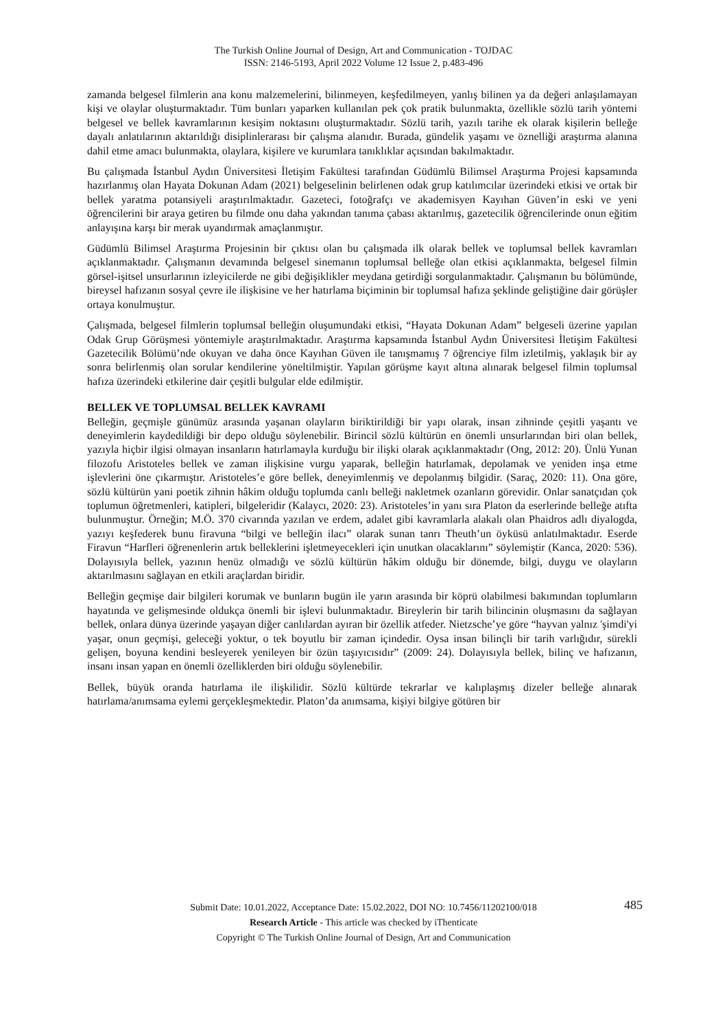The Turkish Online Journal of Design, Art and Communication - TOJDAC
ISSN: 2146-5193, April 2022 Volume 12 Issue 2, p.483-496
zamanda belgesel filmlerin ana konu malzemelerini, bilinmeyen, keşfedilmeyen, yanlış bilinen ya da değeri anlaşılamayan kişi ve olaylar oluşturmaktadır. Tüm bunları yaparken kullanılan pek çok pratik bulunmakta, özellikle sözlü tarih yöntemi belgesel ve bellek kavramlarının kesişim noktasını oluşturmaktadır. Sözlü tarih, yazılı tarihe ek olarak kişilerin belleğe dayalı anlatılarının aktarıldığı disiplinlerarası bir çalışma alanıdır. Burada, gündelik yaşamı ve öznelliği araştırma alanına dahil etme amacı bulunmakta, olaylara, kişilere ve kurumlara tanıklıklar açısından bakılmaktadır.
Bu çalışmada İstanbul Aydın Üniversitesi İletişim Fakültesi tarafından Güdümlü Bilimsel Araştırma Projesi kapsamında hazırlanmış olan Hayata Dokunan Adam (2021) belgeselinin belirlenen odak grup katılımcılar üzerindeki etkisi ve ortak bir bellek yaratma potansiyeli araştırılmaktadır. Gazeteci, fotoğrafçı ve akademisyen Kayıhan Güven’in eski ve yeni öğrencilerini bir araya getiren bu filmde onu daha yakından tanıma çabası aktarılmış, gazetecilik öğrencilerinde onun eğitim anlayışına karşı bir merak uyandırmak amaçlanmıştır.
Güdümlü Bilimsel Araştırma Projesinin bir çıktısı olan bu çalışmada ilk olarak bellek ve toplumsal bellek kavramları açıklanmaktadır. Çalışmanın devamında belgesel sinemanın toplumsal belleğe olan etkisi açıklanmakta, belgesel filmin görsel-işitsel unsurlarının izleyicilerde ne gibi değişiklikler meydana getirdiği sorgulanmaktadır. Çalışmanın bu bölümünde, bireysel hafızanın sosyal çevre ile ilişkisine ve her hatırlama biçiminin bir toplumsal hafıza şeklinde geliştiğine dair görüşler ortaya konulmuştur.
Çalışmada, belgesel filmlerin toplumsal belleğin oluşumundaki etkisi, “Hayata Dokunan Adam” belgeseli üzerine yapılan Odak Grup Görüşmesi yöntemiyle araştırılmaktadır. Araştırma kapsamında İstanbul Aydın Üniversitesi İletişim Fakültesi Gazetecilik Bölümü’nde okuyan ve daha önce Kayıhan Güven ile tanışmamış 7 öğrenciye film izletilmiş, yaklaşık bir ay sonra belirlenmiş olan sorular kendilerine yöneltilmiştir. Yapılan görüşme kayıt altına alınarak belgesel filmin toplumsal hafıza üzerindeki etkilerine dair çeşitli bulgular elde edilmiştir.
BELLEK VE TOPLUMSAL BELLEK KAVRAMI
Belleğin, geçmişle günümüz arasında yaşanan olayların biriktirildiği bir yapı olarak, insan zihninde çeşitli yaşantı ve deneyimlerin kaydedildiği bir depo olduğu söylenebilir. Birincil sözlü kültürün en önemli unsurlarından biri olan bellek, yazıyla hiçbir ilgisi olmayan insanların hatırlamayla kurduğu bir ilişki olarak açıklanmaktadır (Ong, 2012: 20). Ünlü Yunan filozofu Aristoteles bellek ve zaman ilişkisine vurgu yaparak, belleğin hatırlamak, depolamak ve yeniden inşa etme işlevlerini öne çıkarmıştır. Aristoteles’e göre bellek, deneyimlenmiş ve depolanmış bilgidir. (Saraç, 2020: 11). Ona göre, sözlü kültürün yani poetik zihnin hâkim olduğu toplumda canlı belleği nakletmek ozanların görevidir. Onlar sanatçıdan çok toplumun öğretmenleri, katipleri, bilgeleridir (Kalaycı, 2020: 23). Aristoteles’in yanı sıra Platon da eserlerinde belleğe atıfta bulunmuştur. Örneğin; M.Ö. 370 civarında yazılan ve erdem, adalet gibi kavramlarla alakalı olan Phaidros adlı diyalogda, yazıyı keşfederek bunu firavuna “bilgi ve belleğin ilacı” olarak sunan tanrı Theuth’un öyküsü anlatılmaktadır. Eserde Firavun “Harfleri öğrenenlerin artık belleklerini işletmeyecekleri için unutkan olacaklarını” söylemiştir (Kanca, 2020: 536). Dolayısıyla bellek, yazının henüz olmadığı ve sözlü kültürün hâkim olduğu bir dönemde, bilgi, duygu ve olayların aktarılmasını sağlayan en etkili araçlardan biridir.
Belleğin geçmişe dair bilgileri korumak ve bunların bugün ile yarın arasında bir köprü olabilmesi bakımından toplumların hayatında ve gelişmesinde oldukça önemli bir işlevi bulunmaktadır. Bireylerin bir tarih bilincinin oluşmasını da sağlayan bellek, onlara dünya üzerinde yaşayan diğer canlılardan ayıran bir özellik atfeder. Nietzsche’ye göre “hayvan yalnız 'şimdi'yi yaşar, onun geçmişi, geleceği yoktur, o tek boyutlu bir zaman içindedir. Oysa insan bilinçli bir tarih varlığıdır, sürekli gelişen, boyuna kendini besleyerek yenileyen bir özün taşıyıcısıdır” (2009: 24). Dolayısıyla bellek, bilinç ve hafızanın, insanı insan yapan en önemli özelliklerden biri olduğu söylenebilir.
Bellek, büyük oranda hatırlama ile ilişkilidir. Sözlü kültürde tekrarlar ve kalıplaşmış dizeler belleğe alınarak hatırlama/anımsama eylemi gerçekleşmektedir. Platon’da anımsama, kişiyi bilgiye götüren bir
485
Submit Date: 10.01.2022, Acceptance Date: 15.02.2022, DOI NO: 10.7456/11202100/018
Research Article - This article was checked by iThenticate
Copyright © The Turkish Online Journal of Design, Art and Communication